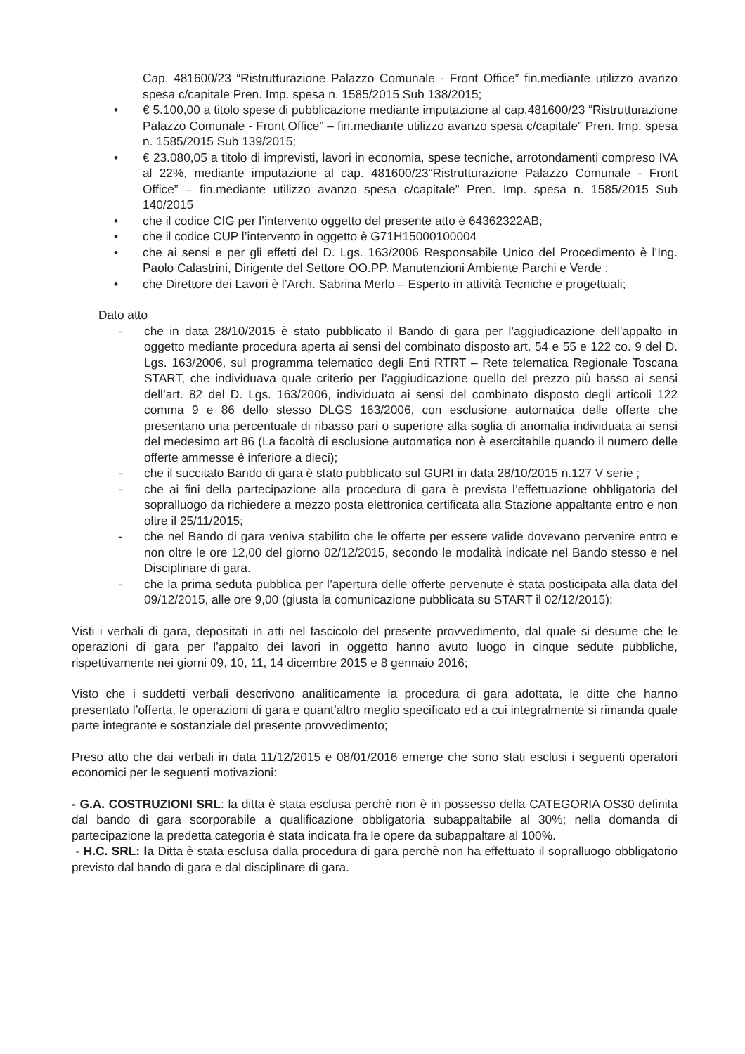Cap. 481600/23 “Ristrutturazione Palazzo Comunale - Front Office” fin.mediante utilizzo avanzo spesa c/capitale Pren. Imp. spesa n. 1585/2015 Sub 138/2015;
• € 5.100,00 a titolo spese di pubblicazione mediante imputazione al cap.481600/23 “Ristrutturazione Palazzo Comunale - Front Office” – fin.mediante utilizzo avanzo spesa c/capitale” Pren. Imp. spesa n. 1585/2015 Sub 139/2015;
• € 23.080,05 a titolo di imprevisti, lavori in economia, spese tecniche, arrotondamenti compreso IVA al 22%, mediante imputazione al cap. 481600/23“Ristrutturazione Palazzo Comunale - Front Office” – fin.mediante utilizzo avanzo spesa c/capitale” Pren. Imp. spesa n. 1585/2015 Sub 140/2015
• che il codice CIG per l’intervento oggetto del presente atto è 64362322AB;
• che il codice CUP l’intervento in oggetto è G71H15000100004
• che ai sensi e per gli effetti del D. Lgs. 163/2006 Responsabile Unico del Procedimento è l’Ing. Paolo Calastrini, Dirigente del Settore OO.PP. Manutenzioni Ambiente Parchi e Verde ;
• che Direttore dei Lavori è l’Arch. Sabrina Merlo – Esperto in attività Tecniche e progettuali;
Dato atto
- che in data 28/10/2015 è stato pubblicato il Bando di gara per l’aggiudicazione dell’appalto in oggetto mediante procedura aperta ai sensi del combinato disposto art. 54 e 55 e 122 co. 9 del D. Lgs. 163/2006, sul programma telematico degli Enti RTRT – Rete telematica Regionale Toscana START, che individuava quale criterio per l’aggiudicazione quello del prezzo più basso ai sensi dell’art. 82 del D. Lgs. 163/2006, individuato ai sensi del combinato disposto degli articoli 122 comma 9 e 86 dello stesso DLGS 163/2006, con esclusione automatica delle offerte che presentano una percentuale di ribasso pari o superiore alla soglia di anomalia individuata ai sensi del medesimo art 86 (La facoltà di esclusione automatica non è esercitabile quando il numero delle offerte ammesse è inferiore a dieci);
- che il succitato Bando di gara è stato pubblicato sul GURI in data 28/10/2015 n.127 V serie ;
- che ai fini della partecipazione alla procedura di gara è prevista l’effettuazione obbligatoria del sopralluogo da richiedere a mezzo posta elettronica certificata alla Stazione appaltante entro e non oltre il 25/11/2015;
- che nel Bando di gara veniva stabilito che le offerte per essere valide dovevano pervenire entro e non oltre le ore 12,00 del giorno 02/12/2015, secondo le modalità indicate nel Bando stesso e nel Disciplinare di gara.
- che la prima seduta pubblica per l’apertura delle offerte pervenute è stata posticipata alla data del 09/12/2015, alle ore 9,00 (giusta la comunicazione pubblicata su START il 02/12/2015);
Visti i verbali di gara, depositati in atti nel fascicolo del presente provvedimento, dal quale si desume che le operazioni di gara per l’appalto dei lavori in oggetto hanno avuto luogo in cinque sedute pubbliche, rispettivamente nei giorni 09, 10, 11, 14 dicembre 2015 e 8 gennaio 2016;
Visto che i suddetti verbali descrivono analiticamente la procedura di gara adottata, le ditte che hanno presentato l’offerta, le operazioni di gara e quant’altro meglio specificato ed a cui integralmente si rimanda quale parte integrante e sostanziale del presente provvedimento;
Preso atto che dai verbali in data 11/12/2015 e 08/01/2016 emerge che sono stati esclusi i seguenti operatori economici per le seguenti motivazioni:
- G.A. COSTRUZIONI SRL: la ditta è stata esclusa perchè non è in possesso della CATEGORIA OS30 definita dal bando di gara scorporabile a qualificazione obbligatoria subappaltabile al 30%; nella domanda di partecipazione la predetta categoria è stata indicata fra le opere da subappaltare al 100%.
- H.C. SRL: la Ditta è stata esclusa dalla procedura di gara perchè non ha effettuato il sopralluogo obbligatorio previsto dal bando di gara e dal disciplinare di gara.